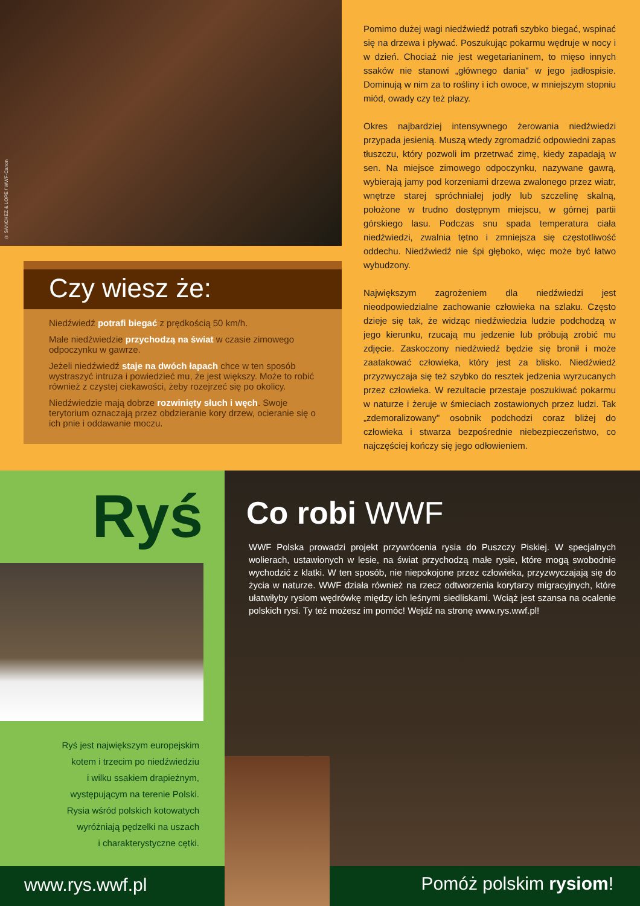© SANCHEZ & LOPE / WWF-Canon
Czy wiesz że:
Niedźwiedź potrafi biegać z prędkością 50 km/h.
Małe niedźwiedzie przychodzą na świat w czasie zimowego odpoczynku w gawrze.
Jeżeli niedźwiedź staje na dwóch łapach chce w ten sposób wystraszyć intruza i powiedzieć mu, że jest większy. Może to robić również z czystej ciekawości, żeby rozejrzeć się po okolicy.
Niedźwiedzie mają dobrze rozwinięty słuch i węch. Swoje terytorium oznaczają przez obdzieranie kory drzew, ocieranie się o ich pnie i oddawanie moczu.
Pomimo dużej wagi niedźwiedź potrafi szybko biegać, wspinać się na drzewa i pływać. Poszukując pokarmu wędruje w nocy i w dzień. Chociaż nie jest wegetarianinem, to mięso innych ssaków nie stanowi „głównego dania" w jego jadłospisie. Dominują w nim za to rośliny i ich owoce, w mniejszym stopniu miód, owady czy też płazy.
Okres najbardziej intensywnego żerowania niedźwiedzi przypada jesienią. Muszą wtedy zgromadzić odpowiedni zapas tłuszczu, który pozwoli im przetrwać zimę, kiedy zapadają w sen. Na miejsce zimowego odpoczynku, nazywane gawrą, wybierają jamy pod korzeniami drzewa zwalonego przez wiatr, wnętrze starej spróchniałej jodły lub szczelinę skalną, położone w trudno dostępnym miejscu, w górnej partii górskiego lasu. Podczas snu spada temperatura ciała niedźwiedzi, zwalnia tętno i zmniejsza się częstotliwość oddechu. Niedźwiedź nie śpi głęboko, więc może być łatwo wybudzony.
Największym zagrożeniem dla niedźwiedzi jest nieodpowiedzialne zachowanie człowieka na szlaku. Często dzieje się tak, że widząc niedźwiedzia ludzie podchodzą w jego kierunku, rzucają mu jedzenie lub próbują zrobić mu zdjęcie. Zaskoczony niedźwiedź będzie się bronił i może zaatakować człowieka, który jest za blisko. Niedźwiedź przyzwyczaja się też szybko do resztek jedzenia wyrzucanych przez człowieka. W rezultacie przestaje poszukiwać pokarmu w naturze i żeruje w śmieciach zostawionych przez ludzi. Tak „zdemoralizowany" osobnik podchodzi coraz bliżej do człowieka i stwarza bezpośrednie niebezpieczeństwo, co najczęściej kończy się jego odłowieniem.
Ryś
Ryś jest największym europejskim
kotem i trzecim po niedźwiedziu
i wilku ssakiem drapieżnym,
występującym na terenie Polski.
Rysia wśród polskich kotowatych
wyróżniają pędzelki na uszach
i charakterystyczne cętki.
www.rys.wwf.pl
Co robi WWF
WWF Polska prowadzi projekt przywrócenia rysia do Puszczy Piskiej. W specjalnych wolierach, ustawionych w lesie, na świat przychodzą małe rysie, które mogą swobodnie wychodzić z klatki. W ten sposób, nie niepokojone przez człowieka, przyzwyczajają się do życia w naturze. WWF działa również na rzecz odtworzenia korytarzy migracyjnych, które ułatwiłyby rysiom wędrówkę między ich leśnymi siedliskami. Wciąż jest szansa na ocalenie polskich rysi. Ty też możesz im pomóc! Wejdź na stronę www.rys.wwf.pl!
Pomóż polskim rysiom!